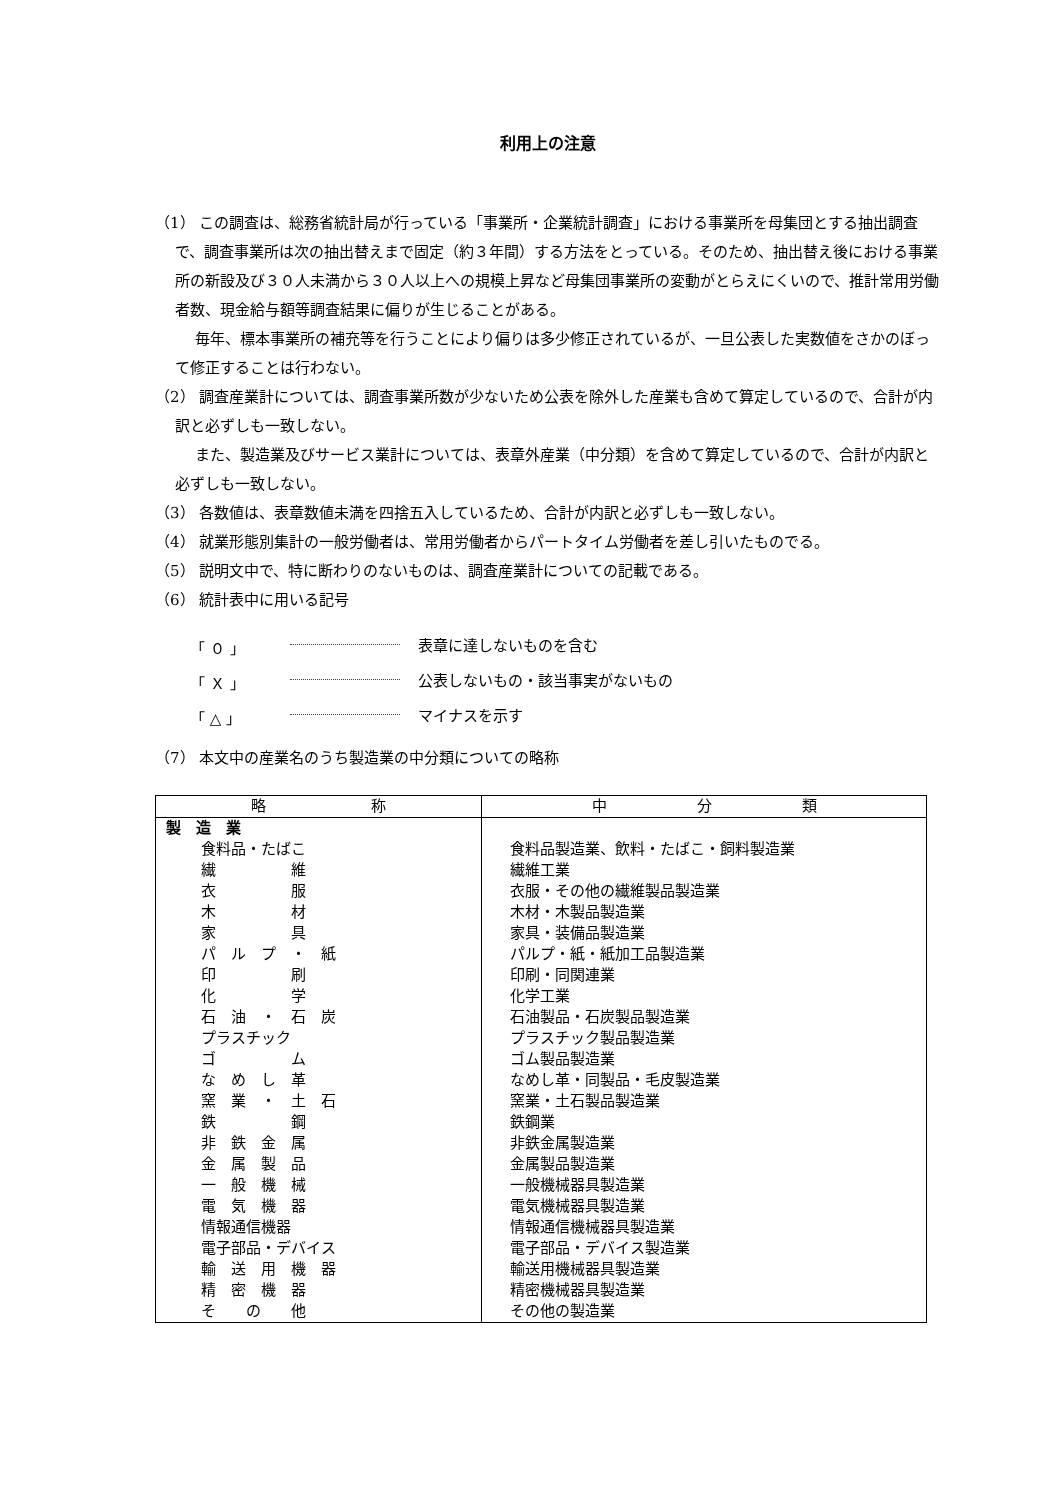利用上の注意
（1） この調査は、総務省統計局が行っている「事業所・企業統計調査」における事業所を母集団とする抽出調査で、調査事業所は次の抽出替えまで固定（約３年間）する方法をとっている。そのため、抽出替え後における事業所の新設及び３０人未満から３０人以上への規模上昇など母集団事業所の変動がとらえにくいので、推計常用労働者数、現金給与額等調査結果に偏りが生じることがある。
毎年、標本事業所の補充等を行うことにより偏りは多少修正されているが、一旦公表した実数値をさかのぼって修正することは行わない。
（2） 調査産業計については、調査事業所数が少ないため公表を除外した産業も含めて算定しているので、合計が内訳と必ずしも一致しない。
また、製造業及びサービス業計については、表章外産業（中分類）を含めて算定しているので、合計が内訳と必ずしも一致しない。
（3） 各数値は、表章数値未満を四捨五入しているため、合計が内訳と必ずしも一致しない。
（4） 就業形態別集計の一般労働者は、常用労働者からパートタイム労働者を差し引いたものでる。
（5） 説明文中で、特に断わりのないものは、調査産業計についての記載である。
（6） 統計表中に用いる記号
「 ０ 」 表章に達しないものを含む
「 Ｘ 」 公表しないもの・該当事実がないもの
「 △ 」 マイナスを示す
（7） 本文中の産業名のうち製造業の中分類についての略称
| 略 称 | 中 分 類 |
| --- | --- |
| 製 造 業 | |
| 食料品・たばこ | 食料品製造業、飲料・たばこ・飼料製造業 |
| 繊 維 | 繊維工業 |
| 衣 服 | 衣服・その他の繊維製品製造業 |
| 木 材 | 木材・木製品製造業 |
| 家 具 | 家具・装備品製造業 |
| パ ル プ ・ 紙 | パルプ・紙・紙加工品製造業 |
| 印 刷 | 印刷・同関連業 |
| 化 学 | 化学工業 |
| 石 油 ・ 石 炭 | 石油製品・石炭製品製造業 |
| プラスチック | プラスチック製品製造業 |
| ゴ ム | ゴム製品製造業 |
| な め し 革 | なめし革・同製品・毛皮製造業 |
| 窯 業 ・ 土 石 | 窯業・土石製品製造業 |
| 鉄 鋼 | 鉄鋼業 |
| 非 鉄 金 属 | 非鉄金属製造業 |
| 金 属 製 品 | 金属製品製造業 |
| 一 般 機 械 | 一般機械器具製造業 |
| 電 気 機 器 | 電気機械器具製造業 |
| 情報通信機器 | 情報通信機械器具製造業 |
| 電子部品・デバイス | 電子部品・デバイス製造業 |
| 輸 送 用 機 器 | 輸送用機械器具製造業 |
| 精 密 機 器 | 精密機械器具製造業 |
| そ の 他 | その他の製造業 |